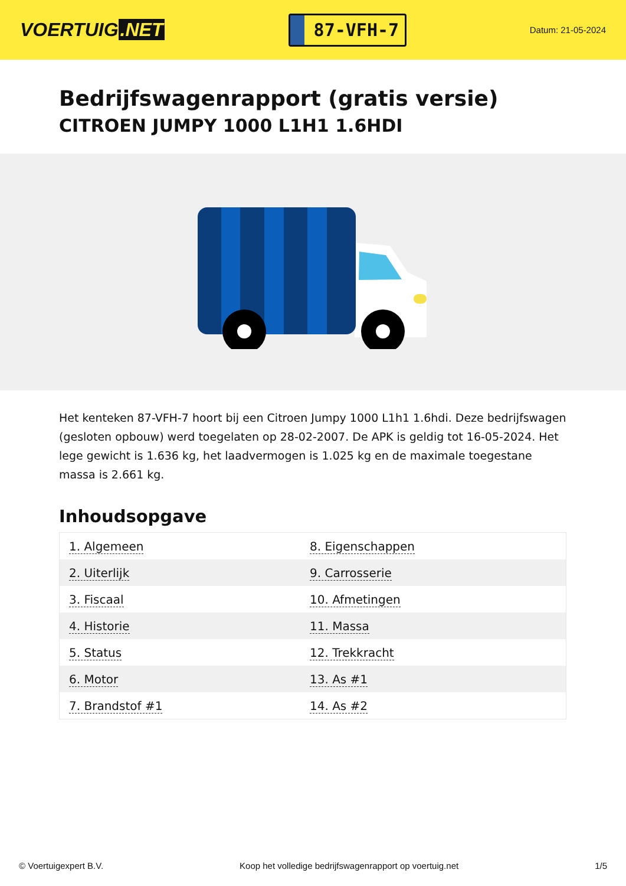VOERTUIG.NET
87-VFH-7
Datum: 21-05-2024
Bedrijfswagenrapport (gratis versie)
CITROEN JUMPY 1000 L1H1 1.6HDI
Het kenteken 87-VFH-7 hoort bij een Citroen Jumpy 1000 L1h1 1.6hdi. Deze bedrijfswagen (gesloten opbouw) werd toegelaten op 28-02-2007. De APK is geldig tot 16-05-2024. Het lege gewicht is 1.636 kg, het laadvermogen is 1.025 kg en de maximale toegestane massa is 2.661 kg.
Inhoudsopgave
| 1. Algemeen | 8. Eigenschappen |
| 2. Uiterlijk | 9. Carrosserie |
| 3. Fiscaal | 10. Afmetingen |
| 4. Historie | 11. Massa |
| 5. Status | 12. Trekkracht |
| 6. Motor | 13. As #1 |
| 7. Brandstof #1 | 14. As #2 |
© Voertuigexpert B.V. Koop het volledige bedrijfswagenrapport op voertuig.net 1/5